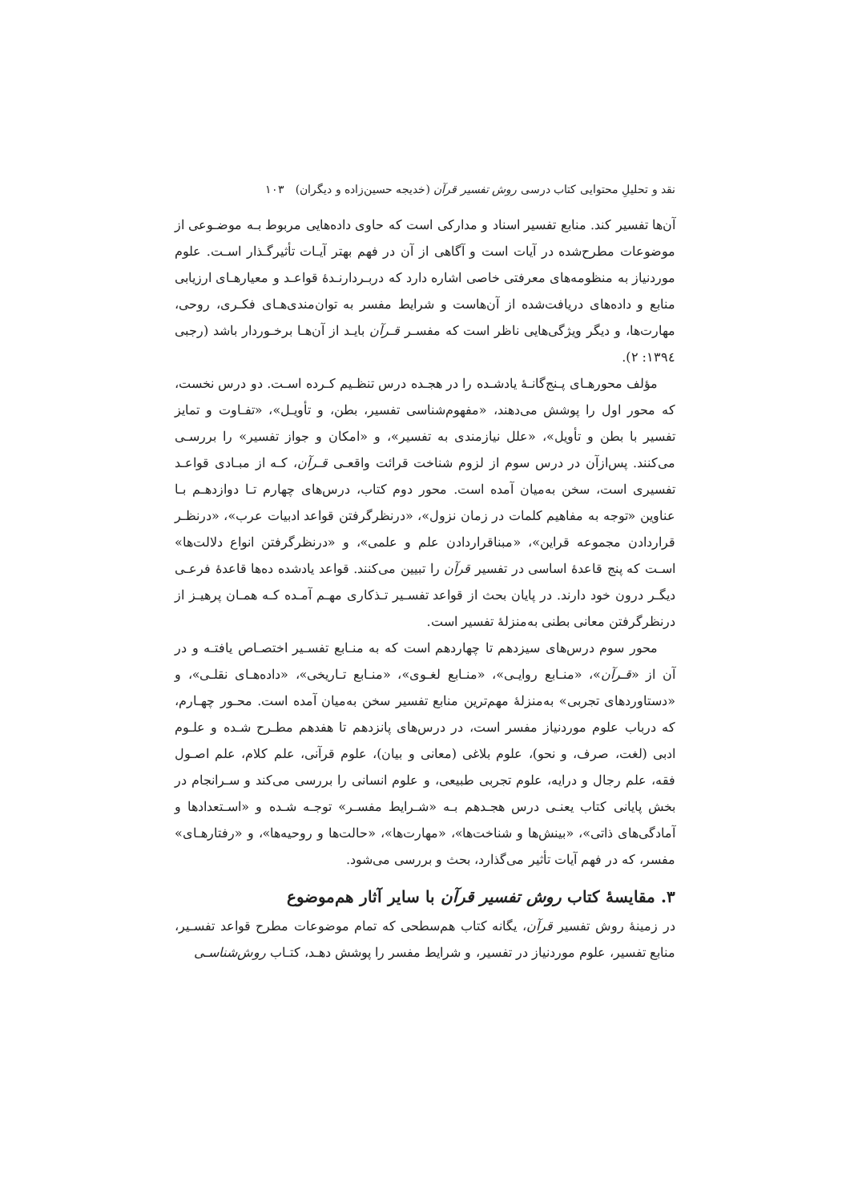نقد و تحلیلِ محتوایی کتاب درسی روش تفسیر قرآن (خدیجه حسین‌زاده و دیگران) ۱۰۳
آن‌ها تفسیر کند. منابع تفسیر اسناد و مدارکی است که حاوی داده‌هایی مربوط بـه موضـوعی از موضوعات مطرح‌شده در آیات است و آگاهی از آن در فهم بهتر آیـات تأثیرگـذار اسـت. علوم موردنیاز به منظومه‌های معرفتی خاصی اشاره دارد که دربـردارنـدهٔ قواعـد و معیارهـای ارزیابی منابع و داده‌های دریافت‌شده از آن‌هاست و شرایط مفسر به توان‌مندی‌هـای فکـری، روحی، مهارت‌ها، و دیگر ویژگی‌هایی ناظر است که مفسـر قـرآن بایـد از آن‌هـا برخـوردار باشد (رجبی ۱۳۹٤: ۲).
مؤلف محورهـای پـنج‌گانـهٔ یادشـده را در هجـده درس تنظـیم کـرده اسـت. دو درس نخست، که محور اول را پوشش می‌دهند، «مفهوم‌شناسی تفسیر، بطن، و تأویـل»، «تفـاوت و تمایز تفسیر با بطن و تأویل»، «علل نیازمندی به تفسیر»، و «امکان و جواز تفسیر» را بررسـی می‌کنند. پس‌ازآن در درس سوم از لزوم شناخت قرائت واقعـی قـرآن، کـه از مبـادی قواعـد تفسیری است، سخن به‌میان آمده است. محور دوم کتاب، درس‌های چهارم تـا دوازدهـم بـا عناوین «توجه به مفاهیم کلمات در زمان نزول»، «درنظرگرفتن قواعد ادبیات عرب»، «درنظـر قراردادن مجموعه قراین»، «مبناقراردادن علم و علمی»، و «درنظرگرفتن انواع دلالت‌ها» اسـت که پنج قاعدهٔ اساسی در تفسیر قرآن را تبیین می‌کنند. قواعد یادشده ده‌ها قاعدهٔ فرعـی دیگـر درون خود دارند. در پایان بحث از قواعد تفسـیر تـذکاری مهـم آمـده کـه همـان پرهیـز از درنظرگرفتن معانی بطنی به‌منزلهٔ تفسیر است.
محور سوم درس‌های سیزدهم تا چهاردهم است که به منـابع تفسـیر اختصـاص یافتـه و در آن از «قـرآن»، «منـابع روایـی»، «منـابع لغـوی»، «منـابع تـاریخی»، «داده‌هـای نقلـی»، و «دستاوردهای تجربی» به‌منزلهٔ مهم‌ترین منابع تفسیر سخن به‌میان آمده است. محـور چهـارم، که درباب علوم موردنیاز مفسر است، در درس‌های پانزدهم تا هفدهم مطـرح شـده و علـوم ادبی (لغت، صرف، و نحو)، علوم بلاغی (معانی و بیان)، علوم قرآنی، علم کلام، علم اصـول فقه، علم رجال و درایه، علوم تجربی طبیعی، و علوم انسانی را بررسی می‌کند و سـرانجام در بخش پایانی کتاب یعنـی درس هجـدهم بـه «شـرایط مفسـر» توجـه شـده و «اسـتعدادها و آمادگی‌های ذاتی»، «بینش‌ها و شناخت‌ها»، «مهارت‌ها»، «حالت‌ها و روحیه‌ها»، و «رفتارهـای» مفسر، که در فهم آیات تأثیر می‌گذارد، بحث و بررسی می‌شود.
۳. مقایسهٔ کتاب روش تفسیر قرآن با سایر آثار هم‌موضوع
در زمینهٔ روش تفسیر قرآن، یگانه کتاب هم‌سطحی که تمام موضوعات مطرح قواعد تفسـیر، منابع تفسیر، علوم موردنیاز در تفسیر، و شرایط مفسر را پوشش دهـد، کتـاب روش‌شناسـی